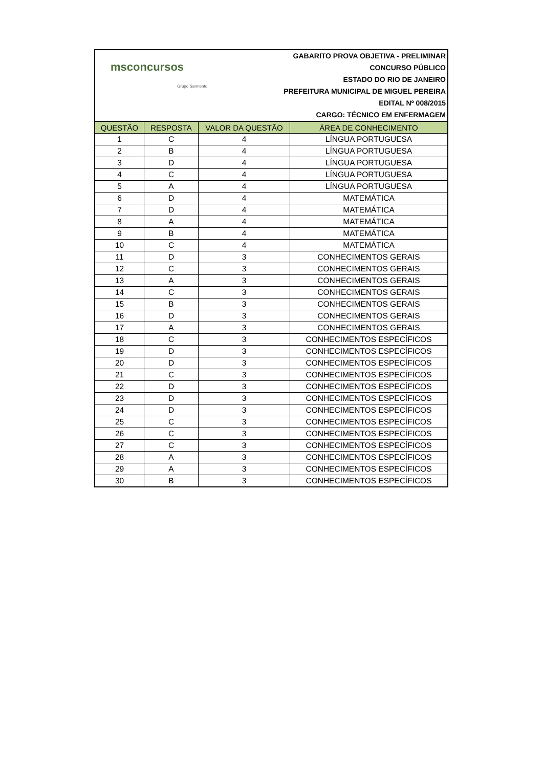msconcursos
Grupo Sarmento
GABARITO PROVA OBJETIVA - PRELIMINAR
CONCURSO PÚBLICO
ESTADO DO RIO DE JANEIRO
PREFEITURA MUNICIPAL DE MIGUEL PEREIRA
EDITAL Nº 008/2015
CARGO: TÉCNICO EM ENFERMAGEM
| QUESTÃO | RESPOSTA | VALOR DA QUESTÃO | ÁREA DE CONHECIMENTO |
| --- | --- | --- | --- |
| 1 | C | 4 | LÍNGUA PORTUGUESA |
| 2 | B | 4 | LÍNGUA PORTUGUESA |
| 3 | D | 4 | LÍNGUA PORTUGUESA |
| 4 | C | 4 | LÍNGUA PORTUGUESA |
| 5 | A | 4 | LÍNGUA PORTUGUESA |
| 6 | D | 4 | MATEMÁTICA |
| 7 | D | 4 | MATEMÁTICA |
| 8 | A | 4 | MATEMÁTICA |
| 9 | B | 4 | MATEMÁTICA |
| 10 | C | 4 | MATEMÁTICA |
| 11 | D | 3 | CONHECIMENTOS GERAIS |
| 12 | C | 3 | CONHECIMENTOS GERAIS |
| 13 | A | 3 | CONHECIMENTOS GERAIS |
| 14 | C | 3 | CONHECIMENTOS GERAIS |
| 15 | B | 3 | CONHECIMENTOS GERAIS |
| 16 | D | 3 | CONHECIMENTOS GERAIS |
| 17 | A | 3 | CONHECIMENTOS GERAIS |
| 18 | C | 3 | CONHECIMENTOS ESPECÍFICOS |
| 19 | D | 3 | CONHECIMENTOS ESPECÍFICOS |
| 20 | D | 3 | CONHECIMENTOS ESPECÍFICOS |
| 21 | C | 3 | CONHECIMENTOS ESPECÍFICOS |
| 22 | D | 3 | CONHECIMENTOS ESPECÍFICOS |
| 23 | D | 3 | CONHECIMENTOS ESPECÍFICOS |
| 24 | D | 3 | CONHECIMENTOS ESPECÍFICOS |
| 25 | C | 3 | CONHECIMENTOS ESPECÍFICOS |
| 26 | C | 3 | CONHECIMENTOS ESPECÍFICOS |
| 27 | C | 3 | CONHECIMENTOS ESPECÍFICOS |
| 28 | A | 3 | CONHECIMENTOS ESPECÍFICOS |
| 29 | A | 3 | CONHECIMENTOS ESPECÍFICOS |
| 30 | B | 3 | CONHECIMENTOS ESPECÍFICOS |